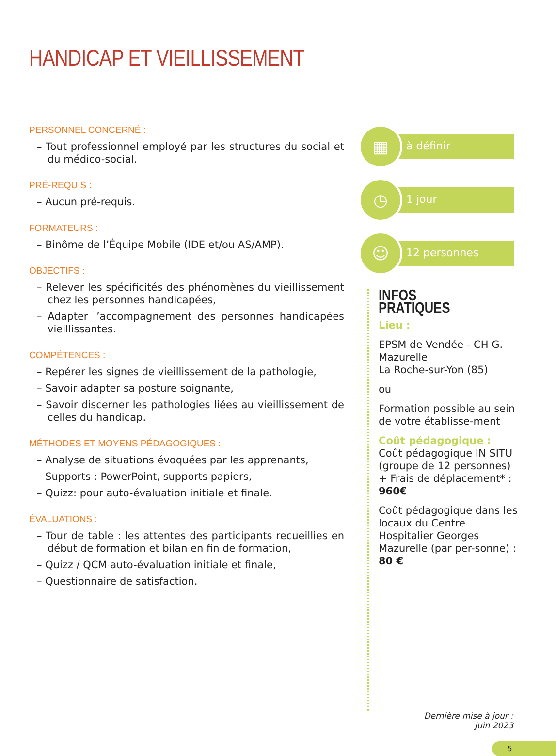HANDICAP ET VIEILLISSEMENT
PERSONNEL CONCERNÉ :
– Tout professionnel employé par les structures du social et du médico-social.
PRÉ-REQUIS :
– Aucun pré-requis.
FORMATEURS :
– Binôme de l’Équipe Mobile (IDE et/ou AS/AMP).
OBJECTIFS :
– Relever les spécificités des phénomènes du vieillissement chez les personnes handicapées,
– Adapter l’accompagnement des personnes handicapées vieillissantes.
COMPÉTENCES :
– Repérer les signes de vieillissement de la pathologie,
– Savoir adapter sa posture soignante,
– Savoir discerner les pathologies liées au vieillissement de celles du handicap.
MÉTHODES ET MOYENS PÉDAGOGIQUES :
– Analyse de situations évoquées par les apprenants,
– Supports : PowerPoint, supports papiers,
– Quizz: pour auto-évaluation initiale et finale.
ÉVALUATIONS :
– Tour de table : les attentes des participants recueillies en début de formation et bilan en fin de formation,
– Quizz / QCM auto-évaluation initiale et finale,
– Questionnaire de satisfaction.
▦
à définir
◷
1 jour
☺
12 personnes
INFOS PRATIQUES
Lieu :
EPSM de Vendée - CH G. Mazurelle
La Roche-sur-Yon (85)
ou
Formation possible au sein de votre établisse-ment
Coût pédagogique :
Coût pédagogique IN SITU (groupe de 12 personnes) + Frais de déplacement* : 960€
Coût pédagogique dans les locaux du Centre Hospitalier Georges Mazurelle (par per-sonne) : 80 €
Dernière mise à jour :
Juin 2023
5